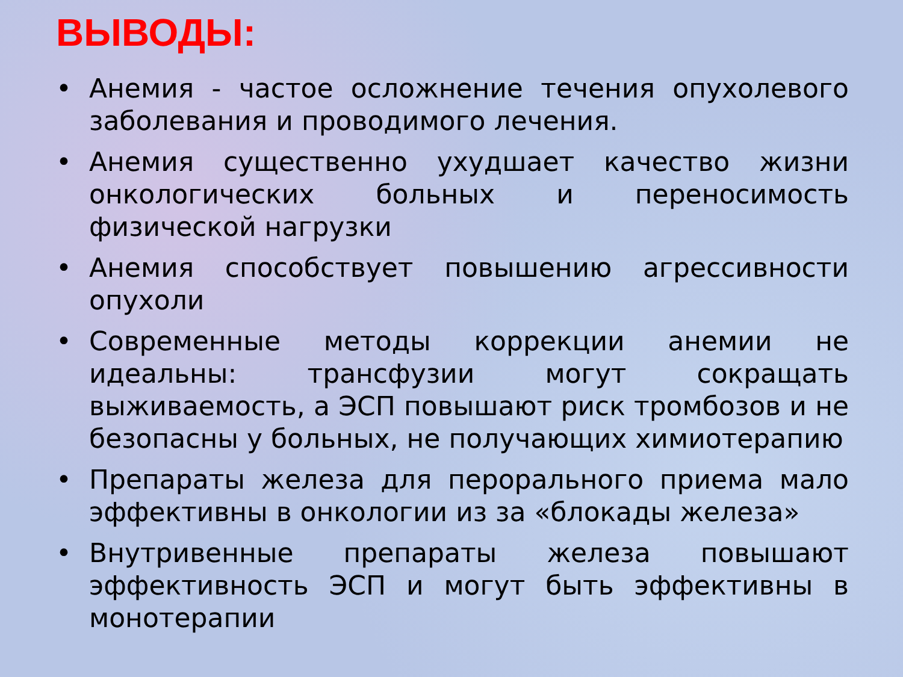ВЫВОДЫ:
• Анемия - частое осложнение течения опухолевого заболевания и проводимого лечения.
• Анемия существенно ухудшает качество жизни онкологических больных и переносимость физической нагрузки
• Анемия способствует повышению агрессивности опухоли
• Современные методы коррекции анемии не идеальны: трансфузии могут сокращать выживаемость, а ЭСП повышают риск тромбозов и не безопасны у больных, не получающих химиотерапию
• Препараты железа для перорального приема мало эффективны в онкологии из за «блокады железа»
• Внутривенные препараты железа повышают эффективность ЭСП и могут быть эффективны в монотерапии